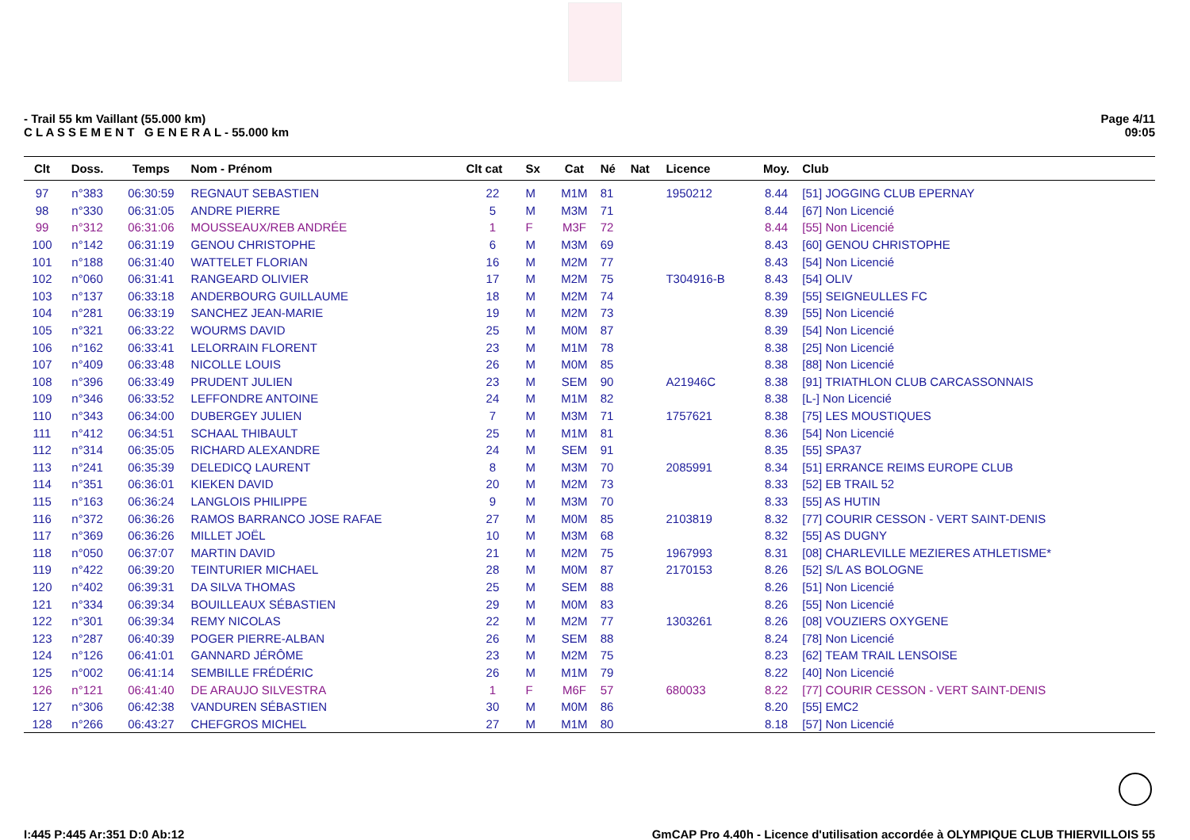- Trail 55 km Vaillant (55.000 km)
C L A S S E M E N T G E N E R A L - 55.000 km
Page 4/11
09:05
| Clt | Doss. | Temps | Nom - Prénom | Clt cat | Sx | Cat | Né | Nat | Licence | Moy. | Club |
| --- | --- | --- | --- | --- | --- | --- | --- | --- | --- | --- | --- |
| 97 | n°383 | 06:30:59 | REGNAUT SEBASTIEN | 22 | M | M1M | 81 | | 1950212 | 8.44 | [51] JOGGING CLUB EPERNAY |
| 98 | n°330 | 06:31:05 | ANDRE PIERRE | 5 | M | M3M | 71 | | | 8.44 | [67] Non Licencié |
| 99 | n°312 | 06:31:06 | MOUSSEAUX/REB ANDRÉE | 1 | F | M3F | 72 | | | 8.44 | [55] Non Licencié |
| 100 | n°142 | 06:31:19 | GENOU CHRISTOPHE | 6 | M | M3M | 69 | | | 8.43 | [60] GENOU CHRISTOPHE |
| 101 | n°188 | 06:31:40 | WATTELET FLORIAN | 16 | M | M2M | 77 | | | 8.43 | [54] Non Licencié |
| 102 | n°060 | 06:31:41 | RANGEARD OLIVIER | 17 | M | M2M | 75 | | T304916-B | 8.43 | [54] OLIV |
| 103 | n°137 | 06:33:18 | ANDERBOURG GUILLAUME | 18 | M | M2M | 74 | | | 8.39 | [55] SEIGNEULLES FC |
| 104 | n°281 | 06:33:19 | SANCHEZ JEAN-MARIE | 19 | M | M2M | 73 | | | 8.39 | [55] Non Licencié |
| 105 | n°321 | 06:33:22 | WOURMS DAVID | 25 | M | M0M | 87 | | | 8.39 | [54] Non Licencié |
| 106 | n°162 | 06:33:41 | LELORRAIN FLORENT | 23 | M | M1M | 78 | | | 8.38 | [25] Non Licencié |
| 107 | n°409 | 06:33:48 | NICOLLE LOUIS | 26 | M | M0M | 85 | | | 8.38 | [88] Non Licencié |
| 108 | n°396 | 06:33:49 | PRUDENT JULIEN | 23 | M | SEM | 90 | | A21946C | 8.38 | [91] TRIATHLON CLUB CARCASSONNAIS |
| 109 | n°346 | 06:33:52 | LEFFONDRE ANTOINE | 24 | M | M1M | 82 | | | 8.38 | [L-] Non Licencié |
| 110 | n°343 | 06:34:00 | DUBERGEY JULIEN | 7 | M | M3M | 71 | | 1757621 | 8.38 | [75] LES MOUSTIQUES |
| 111 | n°412 | 06:34:51 | SCHAAL THIBAULT | 25 | M | M1M | 81 | | | 8.36 | [54] Non Licencié |
| 112 | n°314 | 06:35:05 | RICHARD ALEXANDRE | 24 | M | SEM | 91 | | | 8.35 | [55] SPA37 |
| 113 | n°241 | 06:35:39 | DELEDICQ LAURENT | 8 | M | M3M | 70 | | 2085991 | 8.34 | [51] ERRANCE REIMS EUROPE CLUB |
| 114 | n°351 | 06:36:01 | KIEKEN DAVID | 20 | M | M2M | 73 | | | 8.33 | [52] EB TRAIL 52 |
| 115 | n°163 | 06:36:24 | LANGLOIS PHILIPPE | 9 | M | M3M | 70 | | | 8.33 | [55] AS HUTIN |
| 116 | n°372 | 06:36:26 | RAMOS BARRANCO JOSE RAFAE | 27 | M | M0M | 85 | | 2103819 | 8.32 | [77] COURIR CESSON - VERT SAINT-DENIS |
| 117 | n°369 | 06:36:26 | MILLET JOËL | 10 | M | M3M | 68 | | | 8.32 | [55] AS DUGNY |
| 118 | n°050 | 06:37:07 | MARTIN DAVID | 21 | M | M2M | 75 | | 1967993 | 8.31 | [08] CHARLEVILLE MEZIERES ATHLETISME* |
| 119 | n°422 | 06:39:20 | TEINTURIER MICHAEL | 28 | M | M0M | 87 | | 2170153 | 8.26 | [52] S/L AS BOLOGNE |
| 120 | n°402 | 06:39:31 | DA SILVA THOMAS | 25 | M | SEM | 88 | | | 8.26 | [51] Non Licencié |
| 121 | n°334 | 06:39:34 | BOUILLEAUX SÉBASTIEN | 29 | M | M0M | 83 | | | 8.26 | [55] Non Licencié |
| 122 | n°301 | 06:39:34 | REMY NICOLAS | 22 | M | M2M | 77 | | 1303261 | 8.26 | [08] VOUZIERS OXYGENE |
| 123 | n°287 | 06:40:39 | POGER PIERRE-ALBAN | 26 | M | SEM | 88 | | | 8.24 | [78] Non Licencié |
| 124 | n°126 | 06:41:01 | GANNARD JÉRÔME | 23 | M | M2M | 75 | | | 8.23 | [62] TEAM TRAIL LENSOISE |
| 125 | n°002 | 06:41:14 | SEMBILLE FRÉDÉRIC | 26 | M | M1M | 79 | | | 8.22 | [40] Non Licencié |
| 126 | n°121 | 06:41:40 | DE ARAUJO SILVESTRA | 1 | F | M6F | 57 | | 680033 | 8.22 | [77] COURIR CESSON - VERT SAINT-DENIS |
| 127 | n°306 | 06:42:38 | VANDUREN SÉBASTIEN | 30 | M | M0M | 86 | | | 8.20 | [55] EMC2 |
| 128 | n°266 | 06:43:27 | CHEFGROS MICHEL | 27 | M | M1M | 80 | | | 8.18 | [57] Non Licencié |
I:445 P:445 Ar:351 D:0 Ab:12 GmCAP Pro 4.40h - Licence d'utilisation accordée à OLYMPIQUE CLUB THIERVILLOIS 55